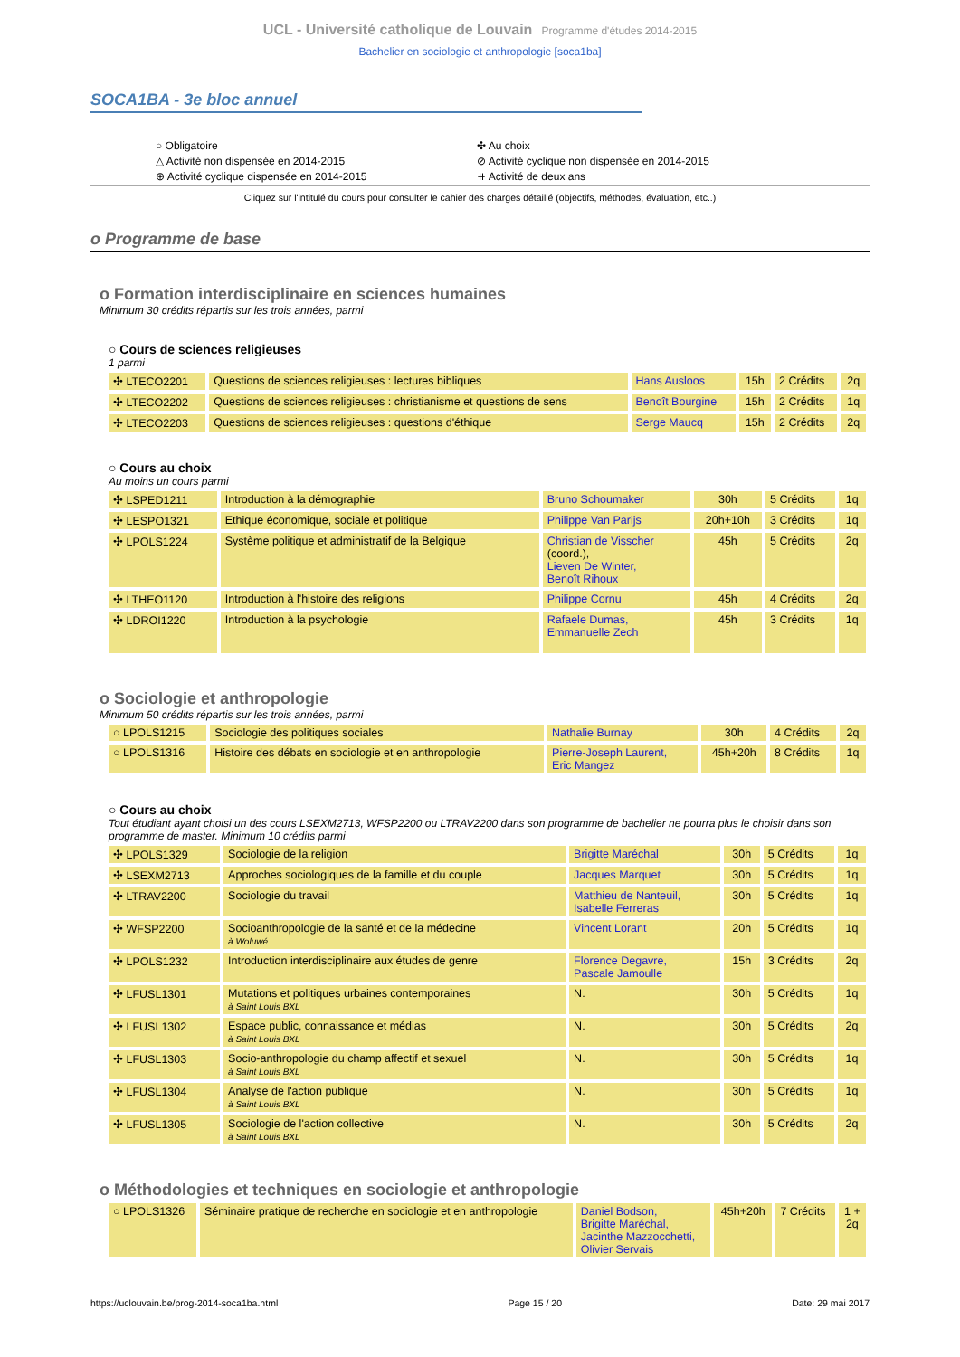UCL - Université catholique de Louvain Programme d'études 2014-2015
Bachelier en sociologie et anthropologie [soca1ba]
SOCA1BA - 3e bloc annuel
○ Obligatoire
△ Activité non dispensée en 2014-2015
⊕ Activité cyclique dispensée en 2014-2015
✣ Au choix
⊘ Activité cyclique non dispensée en 2014-2015
⧺ Activité de deux ans
Cliquez sur l'intitulé du cours pour consulter le cahier des charges détaillé (objectifs, méthodes, évaluation, etc..)
o Programme de base
o Formation interdisciplinaire en sciences humaines
Minimum 30 crédits répartis sur les trois années, parmi
○ Cours de sciences religieuses
1 parmi
| ✣ LTECO2201 | Questions de sciences religieuses : lectures bibliques | Hans Ausloos | 15h | 2 Crédits | 2q |
| ✣ LTECO2202 | Questions de sciences religieuses : christianisme et questions de sens | Benoît Bourgine | 15h | 2 Crédits | 1q |
| ✣ LTECO2203 | Questions de sciences religieuses : questions d'éthique | Serge Maucq | 15h | 2 Crédits | 2q |
○ Cours au choix
Au moins un cours parmi
| ✣ LSPED1211 | Introduction à la démographie | Bruno Schoumaker | 30h | 5 Crédits | 1q |
| ✣ LESPO1321 | Ethique économique, sociale et politique | Philippe Van Parijs | 20h+10h | 3 Crédits | 1q |
| ✣ LPOLS1224 | Système politique et administratif de la Belgique | Christian de Visscher (coord.), Lieven De Winter, Benoît Rihoux | 45h | 5 Crédits | 2q |
| ✣ LTHEO1120 | Introduction à l'histoire des religions | Philippe Cornu | 45h | 4 Crédits | 2q |
| ✣ LDROI1220 | Introduction à la psychologie | Rafaele Dumas, Emmanuelle Zech | 45h | 3 Crédits | 1q |
o Sociologie et anthropologie
Minimum 50 crédits répartis sur les trois années, parmi
| ○ LPOLS1215 | Sociologie des politiques sociales | Nathalie Burnay | 30h | 4 Crédits | 2q |
| ○ LPOLS1316 | Histoire des débats en sociologie et en anthropologie | Pierre-Joseph Laurent, Eric Mangez | 45h+20h | 8 Crédits | 1q |
○ Cours au choix
Tout étudiant ayant choisi un des cours LSEXM2713, WFSP2200 ou LTRAV2200 dans son programme de bachelier ne pourra plus le choisir dans son programme de master. Minimum 10 crédits parmi
| ✣ LPOLS1329 | Sociologie de la religion | Brigitte Maréchal | 30h | 5 Crédits | 1q |
| ✣ LSEXM2713 | Approches sociologiques de la famille et du couple | Jacques Marquet | 30h | 5 Crédits | 1q |
| ✣ LTRAV2200 | Sociologie du travail | Matthieu de Nanteuil, Isabelle Ferreras | 30h | 5 Crédits | 1q |
| ✣ WFSP2200 | Socioanthropologie de la santé et de la médecine à Woluwé | Vincent Lorant | 20h | 5 Crédits | 1q |
| ✣ LPOLS1232 | Introduction interdisciplinaire aux études de genre | Florence Degavre, Pascale Jamoulle | 15h | 3 Crédits | 2q |
| ✣ LFUSL1301 | Mutations et politiques urbaines contemporaines à Saint Louis BXL | N. | 30h | 5 Crédits | 1q |
| ✣ LFUSL1302 | Espace public, connaissance et médias à Saint Louis BXL | N. | 30h | 5 Crédits | 2q |
| ✣ LFUSL1303 | Socio-anthropologie du champ affectif et sexuel à Saint Louis BXL | N. | 30h | 5 Crédits | 1q |
| ✣ LFUSL1304 | Analyse de l'action publique à Saint Louis BXL | N. | 30h | 5 Crédits | 1q |
| ✣ LFUSL1305 | Sociologie de l'action collective à Saint Louis BXL | N. | 30h | 5 Crédits | 2q |
o Méthodologies et techniques en sociologie et anthropologie
| ○ LPOLS1326 | Séminaire pratique de recherche en sociologie et en anthropologie | Daniel Bodson, Brigitte Maréchal, Jacinthe Mazzocchetti, Olivier Servais | 45h+20h | 7 Crédits | 1 + 2q |
https://uclouvain.be/prog-2014-soca1ba.html Page 15 / 20 Date: 29 mai 2017